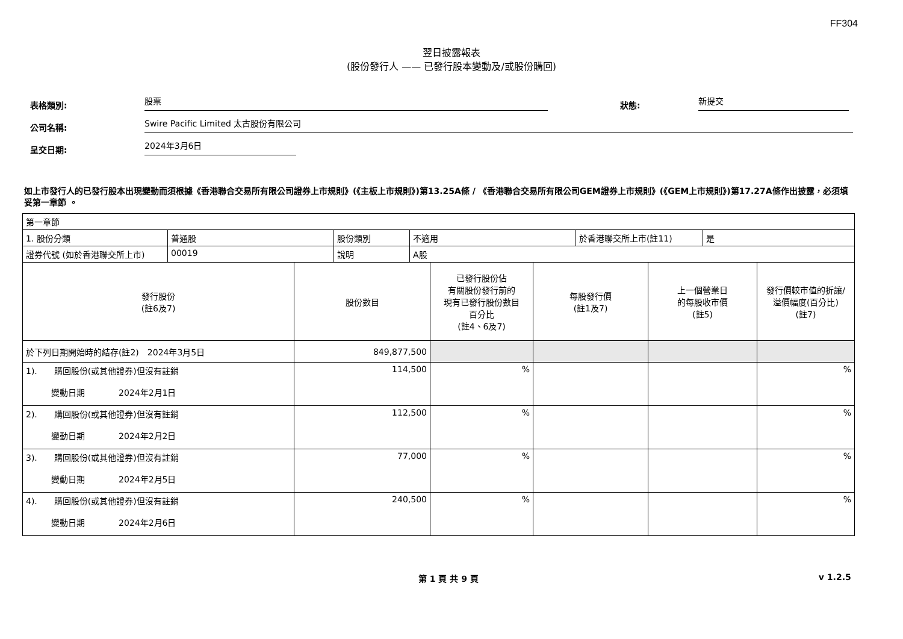FF304
翌日披露報表
(股份發行人 —— 已發行股本變動及/或股份購回)
表格類別: 股票 狀態: 新提交
公司名稱: Swire Pacific Limited 太古股份有限公司
呈交日期: 2024年3月6日
如上市發行人的已發行股本出現變動而須根據《香港聯合交易所有限公司證券上市規則》(《主板上市規則》)第13.25A條 / 《香港聯合交易所有限公司GEM證券上市規則》(《GEM上市規則》)第17.27A條作出披露，必須填妥第一章節 。
| 第一章節 | | | | | |
| / 1. 股份分類 / 普通股 / 股份類別 / 不適用 / 於香港聯交所上市(註11) / 是 / / 證券代號 (如於香港聯交所上市) / 00019 / 說明 / A股 / / / | | | | | |
| 發行股份 (註6及7) | 股份數目 | 已發行股份佔 有關股份發行前的 現有已發行股份數目 百分比 (註4、6及7) | 每股發行價 (註1及7) | 上一個營業日 的每股收市價 (註5) | 發行價較市值的折讓/ 溢價幅度(百分比) (註7) |
| 於下列日期開始時的結存(註2) 2024年3月5日 | 849,877,500 | | | | |
| 1). 購回股份(或其他證券)但沒有註銷 變動日期 2024年2月1日 | 114,500 | % | | | % |
| 2). 購回股份(或其他證券)但沒有註銷 變動日期 2024年2月2日 | 112,500 | % | | | % |
| 3). 購回股份(或其他證券)但沒有註銷 變動日期 2024年2月5日 | 77,000 | % | | | % |
| 4). 購回股份(或其他證券)但沒有註銷 變動日期 2024年2月6日 | 240,500 | % | | | % |
第 1 頁 共 9 頁 v 1.2.5